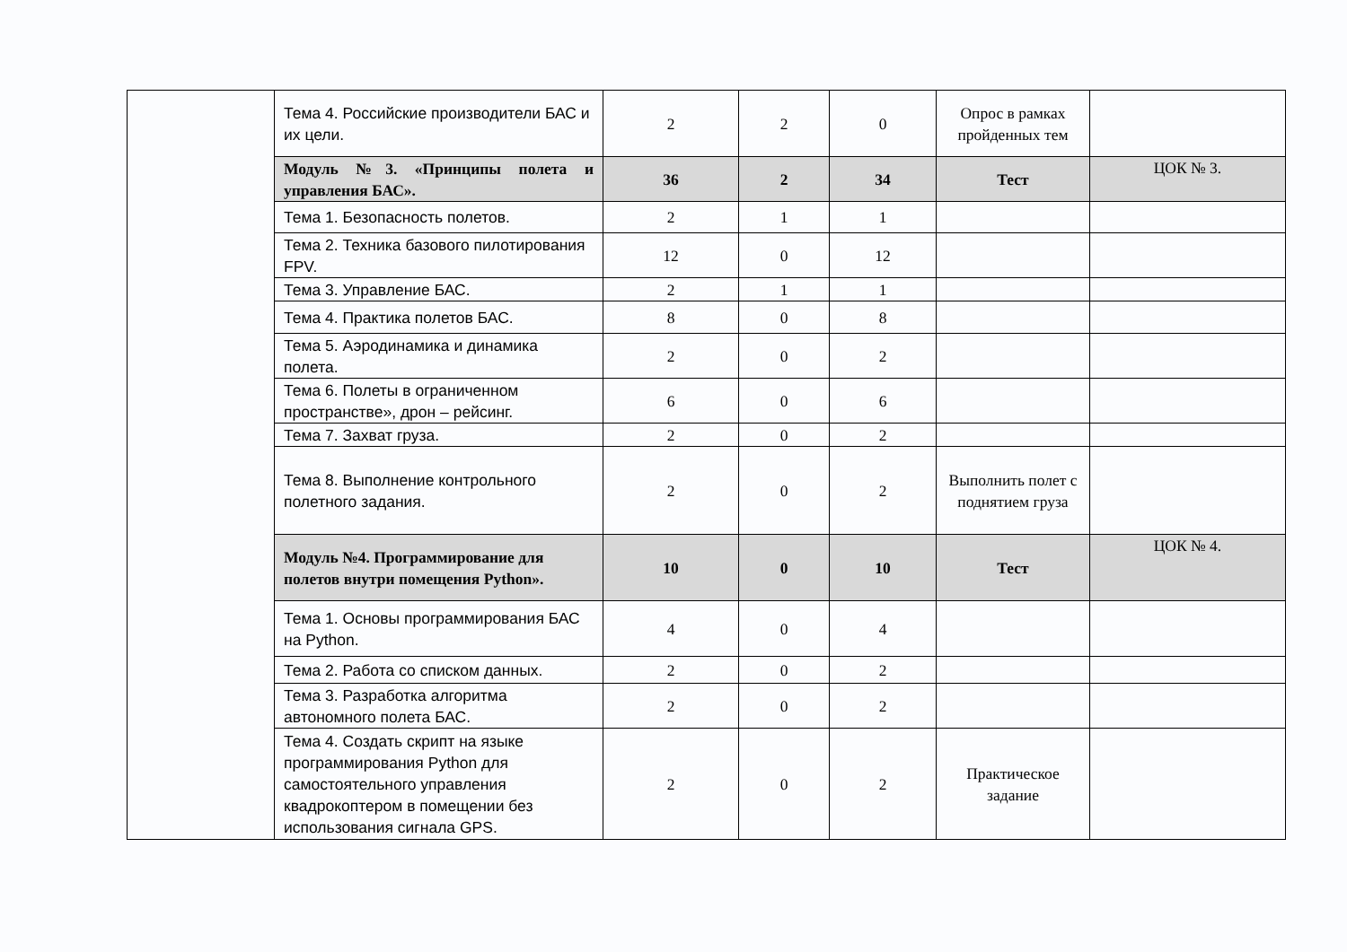| | Тема 4. Российские производители БАС и их цели. | 2 | 2 | 0 | Опрос в рамках пройденных тем | |
| | Модуль №3. «Принципы полета и управления БАС». | 36 | 2 | 34 | Тест | ЦОК № 3. |
| | Тема 1. Безопасность полетов. | 2 | 1 | 1 | | |
| | Тема 2. Техника базового пилотирования FPV. | 12 | 0 | 12 | | |
| | Тема 3. Управление БАС. | 2 | 1 | 1 | | |
| | Тема 4. Практика полетов БАС. | 8 | 0 | 8 | | |
| | Тема 5. Аэродинамика и динамика полета. | 2 | 0 | 2 | | |
| | Тема 6. Полеты в ограниченном пространстве», дрон – рейсинг. | 6 | 0 | 6 | | |
| | Тема 7. Захват груза. | 2 | 0 | 2 | | |
| | Тема 8. Выполнение контрольного полетного задания. | 2 | 0 | 2 | Выполнить полет с поднятием груза | |
| | Модуль №4. Программирование для полетов внутри помещения Python». | 10 | 0 | 10 | Тест | ЦОК № 4. |
| | Тема 1. Основы программирования БАС на Python. | 4 | 0 | 4 | | |
| | Тема 2. Работа со списком данных. | 2 | 0 | 2 | | |
| | Тема 3. Разработка алгоритма автономного полета БАС. | 2 | 0 | 2 | | |
| | Тема 4. Создать скрипт на языке программирования Python для самостоятельного управления квадрокоптером в помещении без использования сигнала GPS. | 2 | 0 | 2 | Практическое задание | |